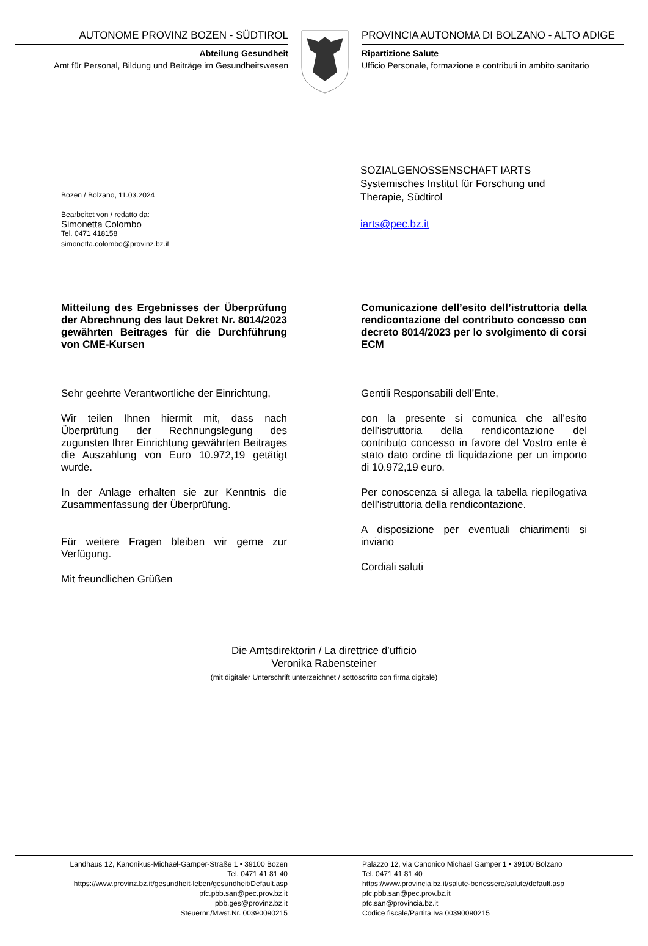AUTONOME PROVINZ BOZEN - SÜDTIROL
Abteilung Gesundheit
Amt für Personal, Bildung und Beiträge im Gesundheitswesen
PROVINCIA AUTONOMA DI BOLZANO - ALTO ADIGE
Ripartizione Salute
Ufficio Personale, formazione e contributi in ambito sanitario
Bozen / Bolzano, 11.03.2024
Bearbeitet von / redatto da:
Simonetta Colombo
Tel. 0471 418158
simonetta.colombo@provinz.bz.it
SOZIALGENOSSENSCHAFT IARTS
Systemisches Institut für Forschung und
Therapie, Südtirol
iarts@pec.bz.it
Mitteilung des Ergebnisses der Überprüfung der Abrechnung des laut Dekret Nr. 8014/2023 gewährten Beitrages für die Durchführung von CME-Kursen
Sehr geehrte Verantwortliche der Einrichtung,
Wir teilen Ihnen hiermit mit, dass nach Überprüfung der Rechnungslegung des zugunsten Ihrer Einrichtung gewährten Beitrages die Auszahlung von Euro 10.972,19 getätigt wurde.
In der Anlage erhalten sie zur Kenntnis die Zusammenfassung der Überprüfung.
Für weitere Fragen bleiben wir gerne zur Verfügung.
Mit freundlichen Grüßen
Comunicazione dell’esito dell’istruttoria della rendicontazione del contributo concesso con decreto 8014/2023 per lo svolgimento di corsi ECM
Gentili Responsabili dell’Ente,
con la presente si comunica che all’esito dell’istruttoria della rendicontazione del contributo concesso in favore del Vostro ente è stato dato ordine di liquidazione per un importo di 10.972,19 euro.
Per conoscenza si allega la tabella riepilogativa dell’istruttoria della rendicontazione.
A disposizione per eventuali chiarimenti si inviano
Cordiali saluti
Die Amtsdirektorin / La direttrice d’ufficio
Veronika Rabensteiner
(mit digitaler Unterschrift unterzeichnet / sottoscritto con firma digitale)
Landhaus 12, Kanonikus-Michael-Gamper-Straße 1 • 39100 Bozen
Tel. 0471 41 81 40
https://www.provinz.bz.it/gesundheit-leben/gesundheit/Default.asp
pfc.pbb.san@pec.prov.bz.it
pbb.ges@provinz.bz.it
Steuernr./Mwst.Nr. 00390090215
Palazzo 12, via Canonico Michael Gamper 1 • 39100 Bolzano
Tel. 0471 41 81 40
https://www.provincia.bz.it/salute-benessere/salute/default.asp
pfc.pbb.san@pec.prov.bz.it
pfc.san@provincia.bz.it
Codice fiscale/Partita Iva 00390090215